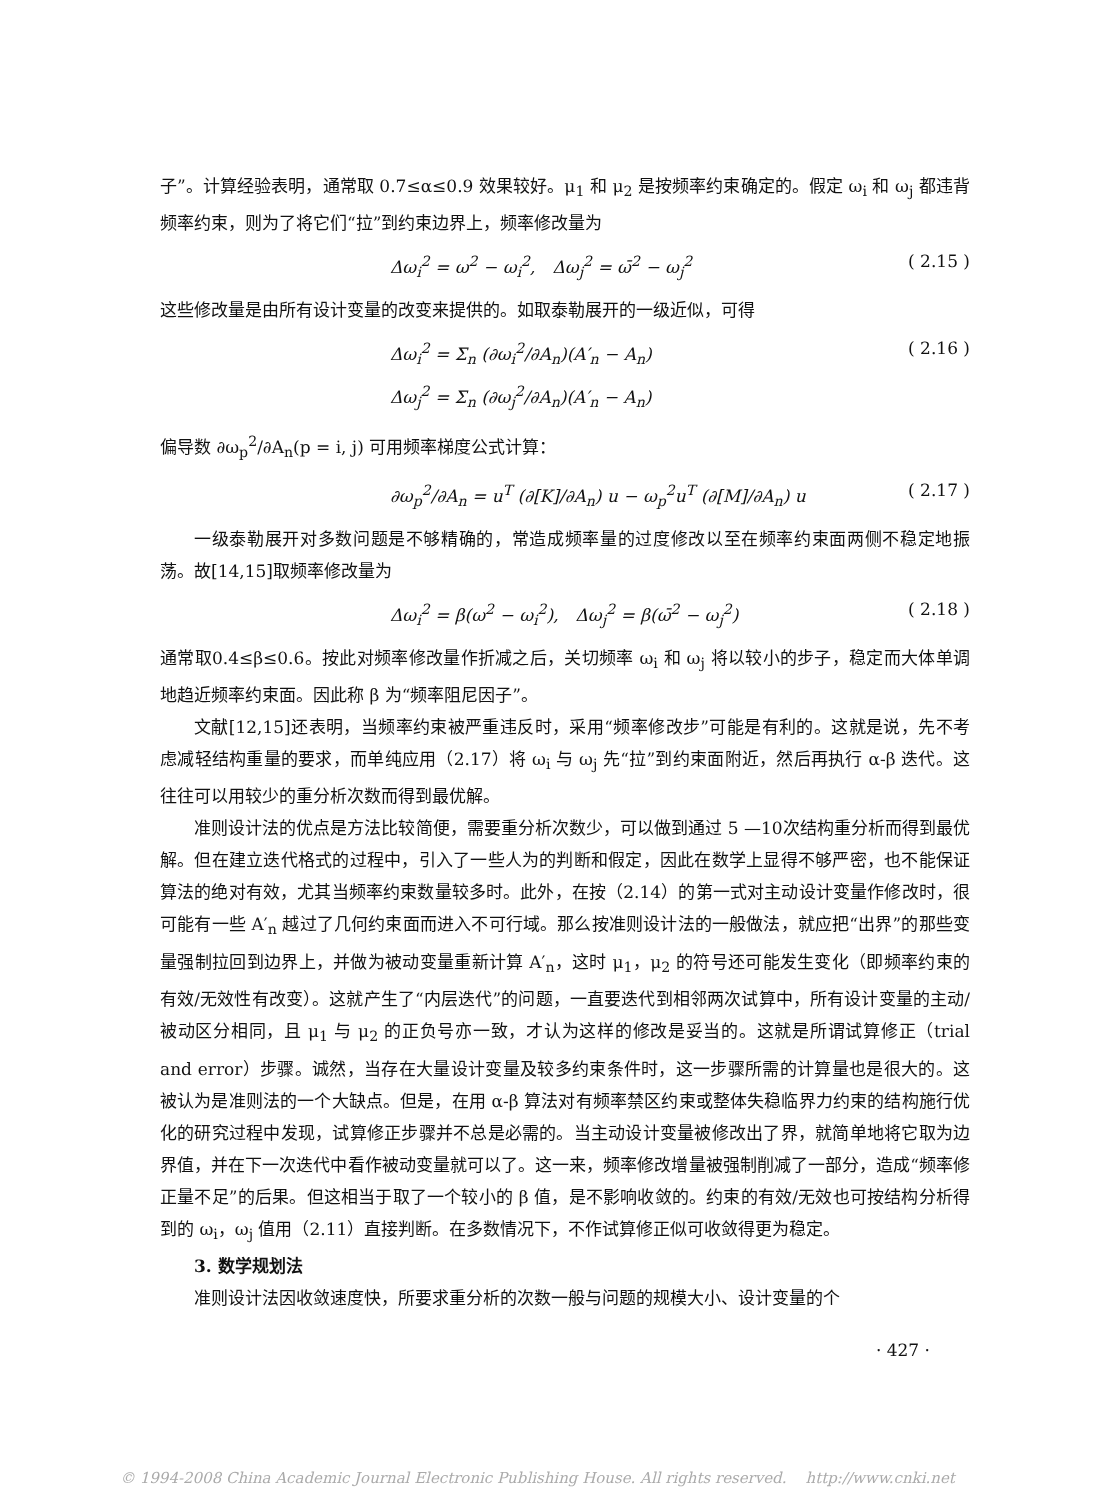子”。计算经验表明，通常取 0.7≤α≤0.9 效果较好。μ<sub>1</sub> 和 μ<sub>2</sub> 是按频率约束确定的。假定 ω<sub>i</sub> 和 ω<sub>j</sub> 都违背频率约束，则为了将它们“拉”到约束边界上，频率修改量为
Δω<sub>i</sub><sup>2</sup> = ω<sup>2</sup> − ω<sub>i</sub><sup>2</sup>,　Δω<sub>j</sub><sup>2</sup> = ω̄<sup>2</sup> − ω<sub>j</sub><sup>2</sup> ( 2.15 )
这些修改量是由所有设计变量的改变来提供的。如取泰勒展开的一级近似，可得
Δω<sub>i</sub><sup>2</sup> = Σ<sub>n</sub> (∂ω<sub>i</sub><sup>2</sup>/∂A<sub>n</sub>)(A′<sub>n</sub> − A<sub>n</sub>)
Δω<sub>j</sub><sup>2</sup> = Σ<sub>n</sub> (∂ω<sub>j</sub><sup>2</sup>/∂A<sub>n</sub>)(A′<sub>n</sub> − A<sub>n</sub>) ( 2.16 )
偏导数 ∂ω<sub>p</sub><sup>2</sup>/∂A<sub>n</sub>(p = i, j) 可用频率梯度公式计算：
∂ω<sub>p</sub><sup>2</sup>/∂A<sub>n</sub> = u<sup>T</sup> (∂[K]/∂A<sub>n</sub>) u − ω<sub>p</sub><sup>2</sup>u<sup>T</sup> (∂[M]/∂A<sub>n</sub>) u ( 2.17 )
一级泰勒展开对多数问题是不够精确的，常造成频率量的过度修改以至在频率约束面两侧不稳定地振荡。故[14,15]取频率修改量为
Δω<sub>i</sub><sup>2</sup> = β(ω<sup>2</sup> − ω<sub>i</sub><sup>2</sup>),　Δω<sub>j</sub><sup>2</sup> = β(ω̄<sup>2</sup> − ω<sub>j</sub><sup>2</sup>) ( 2.18 )
通常取0.4≤β≤0.6。按此对频率修改量作折减之后，关切频率 ω<sub>i</sub> 和 ω<sub>j</sub> 将以较小的步子，稳定而大体单调地趋近频率约束面。因此称 β 为“频率阻尼因子”。
文献[12,15]还表明，当频率约束被严重违反时，采用“频率修改步”可能是有利的。这就是说，先不考虑减轻结构重量的要求，而单纯应用（2.17）将 ω<sub>i</sub> 与 ω<sub>j</sub> 先“拉”到约束面附近，然后再执行 α-β 迭代。这往往可以用较少的重分析次数而得到最优解。
准则设计法的优点是方法比较简便，需要重分析次数少，可以做到通过 5 —10次结构重分析而得到最优解。但在建立迭代格式的过程中，引入了一些人为的判断和假定，因此在数学上显得不够严密，也不能保证算法的绝对有效，尤其当频率约束数量较多时。此外，在按（2.14）的第一式对主动设计变量作修改时，很可能有一些 A′<sub>n</sub> 越过了几何约束面而进入不可行域。那么按准则设计法的一般做法，就应把“出界”的那些变量强制拉回到边界上，并做为被动变量重新计算 A′<sub>n</sub>，这时 μ<sub>1</sub>，μ<sub>2</sub> 的符号还可能发生变化（即频率约束的有效/无效性有改变）。这就产生了“内层迭代”的问题，一直要迭代到相邻两次试算中，所有设计变量的主动/被动区分相同，且 μ<sub>1</sub> 与 μ<sub>2</sub> 的正负号亦一致，才认为这样的修改是妥当的。这就是所谓试算修正（trial and error）步骤。诚然，当存在大量设计变量及较多约束条件时，这一步骤所需的计算量也是很大的。这被认为是准则法的一个大缺点。但是，在用 α-β 算法对有频率禁区约束或整体失稳临界力约束的结构施行优化的研究过程中发现，试算修正步骤并不总是必需的。当主动设计变量被修改出了界，就简单地将它取为边界值，并在下一次迭代中看作被动变量就可以了。这一来，频率修改增量被强制削减了一部分，造成“频率修正量不足”的后果。但这相当于取了一个较小的 β 值，是不影响收敛的。约束的有效/无效也可按结构分析得到的 ω<sub>i</sub>，ω<sub>j</sub> 值用（2.11）直接判断。在多数情况下，不作试算修正似可收敛得更为稳定。
3. 数学规划法
准则设计法因收敛速度快，所要求重分析的次数一般与问题的规模大小、设计变量的个
· 427 ·
© 1994-2008 China Academic Journal Electronic Publishing House. All rights reserved. http://www.cnki.net